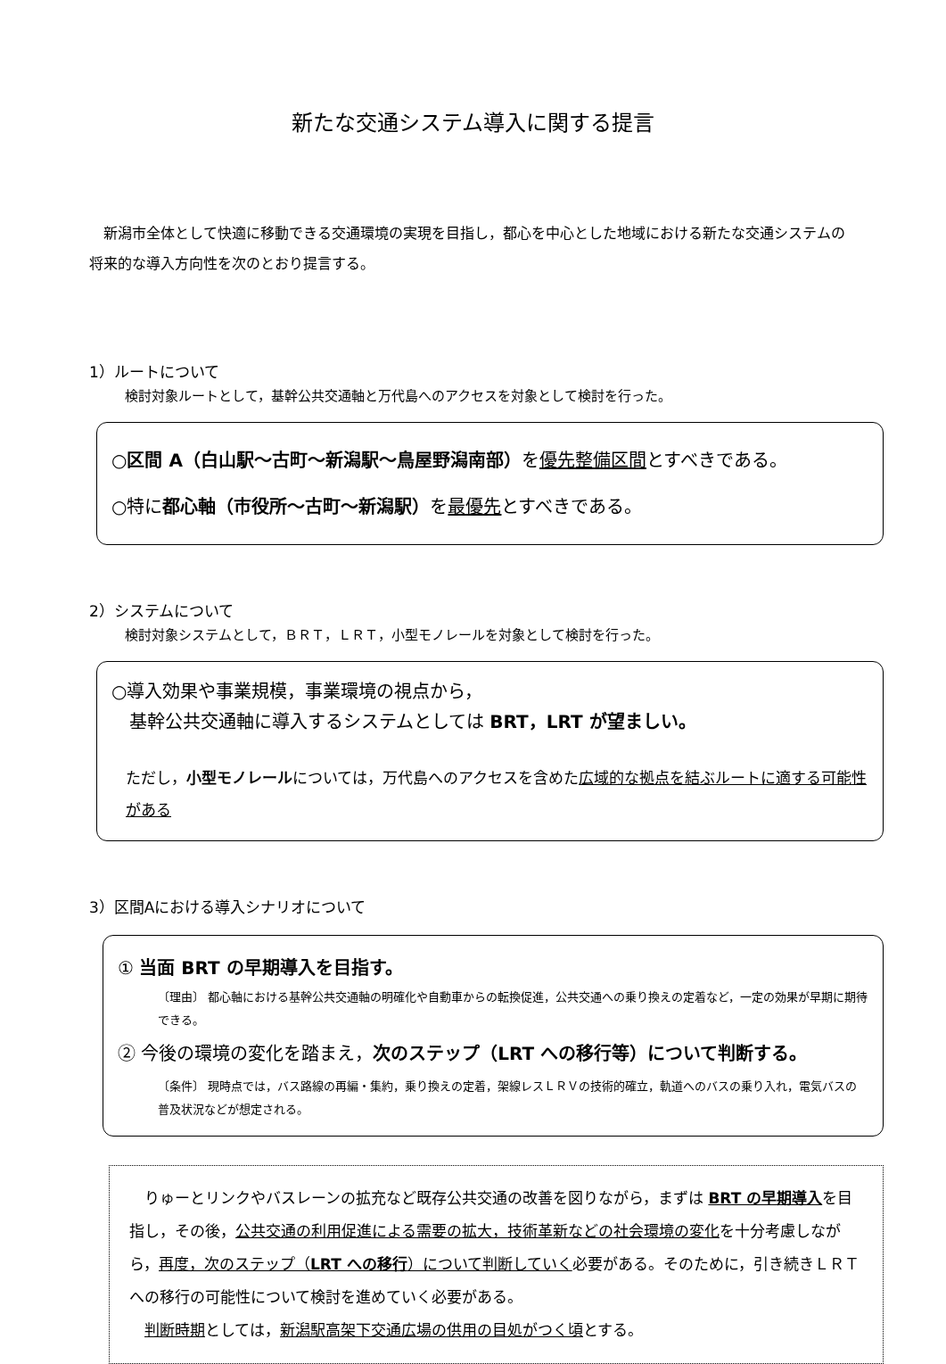新たな交通システム導入に関する提言
　新潟市全体として快適に移動できる交通環境の実現を目指し，都心を中心とした地域における新たな交通システムの将来的な導入方向性を次のとおり提言する。
1）ルートについて
検討対象ルートとして，基幹公共交通軸と万代島へのアクセスを対象として検討を行った。
○区間 A（白山駅～古町～新潟駅～鳥屋野潟南部）を優先整備区間とすべきである。
○特に都心軸（市役所～古町～新潟駅）を最優先とすべきである。
2）システムについて
検討対象システムとして，ＢＲＴ，ＬＲＴ，小型モノレールを対象として検討を行った。
○導入効果や事業規模，事業環境の視点から，
　基幹公共交通軸に導入するシステムとしては BRT，LRT が望ましい。
ただし，小型モノレールについては，万代島へのアクセスを含めた広域的な拠点を結ぶルートに適する可能性がある
3）区間Aにおける導入シナリオについて
① 当面 BRT の早期導入を目指す。
〔理由〕 都心軸における基幹公共交通軸の明確化や自動車からの転換促進，公共交通への乗り換えの定着など，一定の効果が早期に期待できる。
② 今後の環境の変化を踏まえ，次のステップ（LRT への移行等）について判断する。
〔条件〕 現時点では，バス路線の再編・集約，乗り換えの定着，架線レスＬＲＶの技術的確立，軌道へのバスの乗り入れ，電気バスの普及状況などが想定される。
　りゅーとリンクやバスレーンの拡充など既存公共交通の改善を図りながら，まずは BRT の早期導入を目指し，その後，公共交通の利用促進による需要の拡大，技術革新などの社会環境の変化を十分考慮しながら，再度，次のステップ（LRT への移行）について判断していく必要がある。そのために，引き続きＬＲＴへの移行の可能性について検討を進めていく必要がある。
　判断時期としては，新潟駅高架下交通広場の供用の目処がつく頃とする。